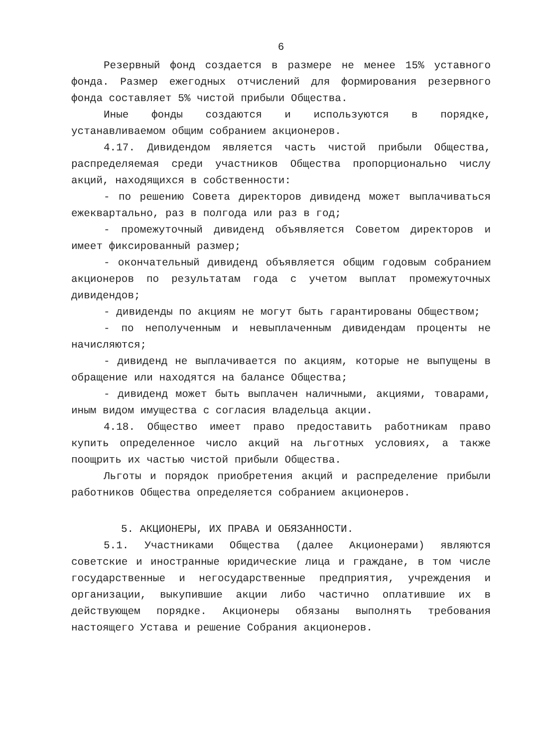6
Резервный фонд создается в размере не менее 15% уставного фонда. Размер ежегодных отчислений для формирования резервного фонда составляет 5% чистой прибыли Общества.
Иные фонды создаются и используются в порядке, устанавливаемом общим собранием акционеров.
4.17. Дивидендом является часть чистой прибыли Общества, распределяемая среди участников Общества пропорционально числу акций, находящихся в собственности:
- по решению Совета директоров дивиденд может выплачиваться ежеквартально, раз в полгода или раз в год;
- промежуточный дивиденд объявляется Советом директоров и имеет фиксированный размер;
- окончательный дивиденд объявляется общим годовым собранием акционеров по результатам года с учетом выплат промежуточных дивидендов;
- дивиденды по акциям не могут быть гарантированы Обществом;
- по неполученным и невыплаченным дивидендам проценты не начисляются;
- дивиденд не выплачивается по акциям, которые не выпущены в обращение или находятся на балансе Общества;
- дивиденд может быть выплачен наличными, акциями, товарами, иным видом имущества с согласия владельца акции.
4.18. Общество имеет право предоставить работникам право купить определенное число акций на льготных условиях, а также поощрить их частью чистой прибыли Общества.
Льготы и порядок приобретения акций и распределение прибыли работников Общества определяется собранием акционеров.
5. АКЦИОНЕРЫ, ИХ ПРАВА И ОБЯЗАННОСТИ.
5.1. Участниками Общества (далее Акционерами) являются советские и иностранные юридические лица и граждане, в том числе государственные и негосударственные предприятия, учреждения и организации, выкупившие акции либо частично оплатившие их в действующем порядке. Акционеры обязаны выполнять требования настоящего Устава и решение Собрания акционеров.